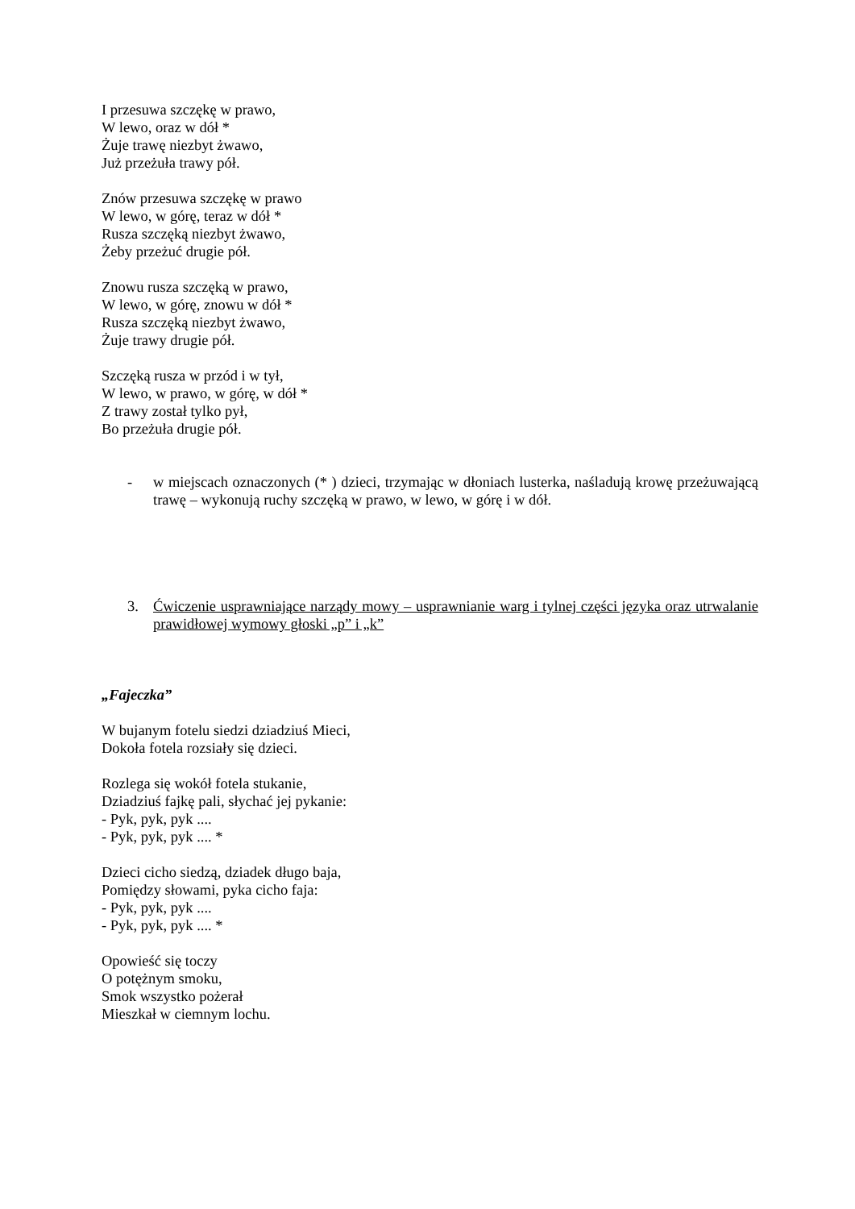I przesuwa szczękę w prawo,
W lewo, oraz w dół *
Żuje trawę niezbyt żwawo,
Już przeżuła trawy pół.
Znów przesuwa szczękę w prawo
W lewo, w górę, teraz w dół *
Rusza szczęką niezbyt żwawo,
Żeby przeżuć drugie pół.
Znowu rusza szczęką w prawo,
W lewo, w górę, znowu w dół *
Rusza szczęką niezbyt żwawo,
Żuje trawy drugie pół.
Szczęką rusza w przód i w tył,
W lewo, w prawo, w górę, w dół *
Z trawy został tylko pył,
Bo przeżuła drugie pół.
- w miejscach oznaczonych (* ) dzieci, trzymając w dłoniach lusterka, naśladują krowę przeżuwającą trawę – wykonują ruchy szczęką w prawo, w lewo, w górę i w dół.
3. Ćwiczenie usprawniające narządy mowy – usprawnianie warg i tylnej części języka oraz utrwalanie prawidłowej wymowy głoski „p” i „k”
„Fajeczka”
W bujanym fotelu siedzi dziadziuś Mieci,
Dokoła fotela rozsiały się dzieci.
Rozlega się wokół fotela stukanie,
Dziadziuś fajkę pali, słychać jej pykanie:
- Pyk, pyk, pyk ....
- Pyk, pyk, pyk .... *
Dzieci cicho siedzą, dziadek długo baja,
Pomiędzy słowami, pyka cicho faja:
- Pyk, pyk, pyk ....
- Pyk, pyk, pyk .... *
Opowieść się toczy
O potężnym smoku,
Smok wszystko pożerał
Mieszkał w ciemnym lochu.